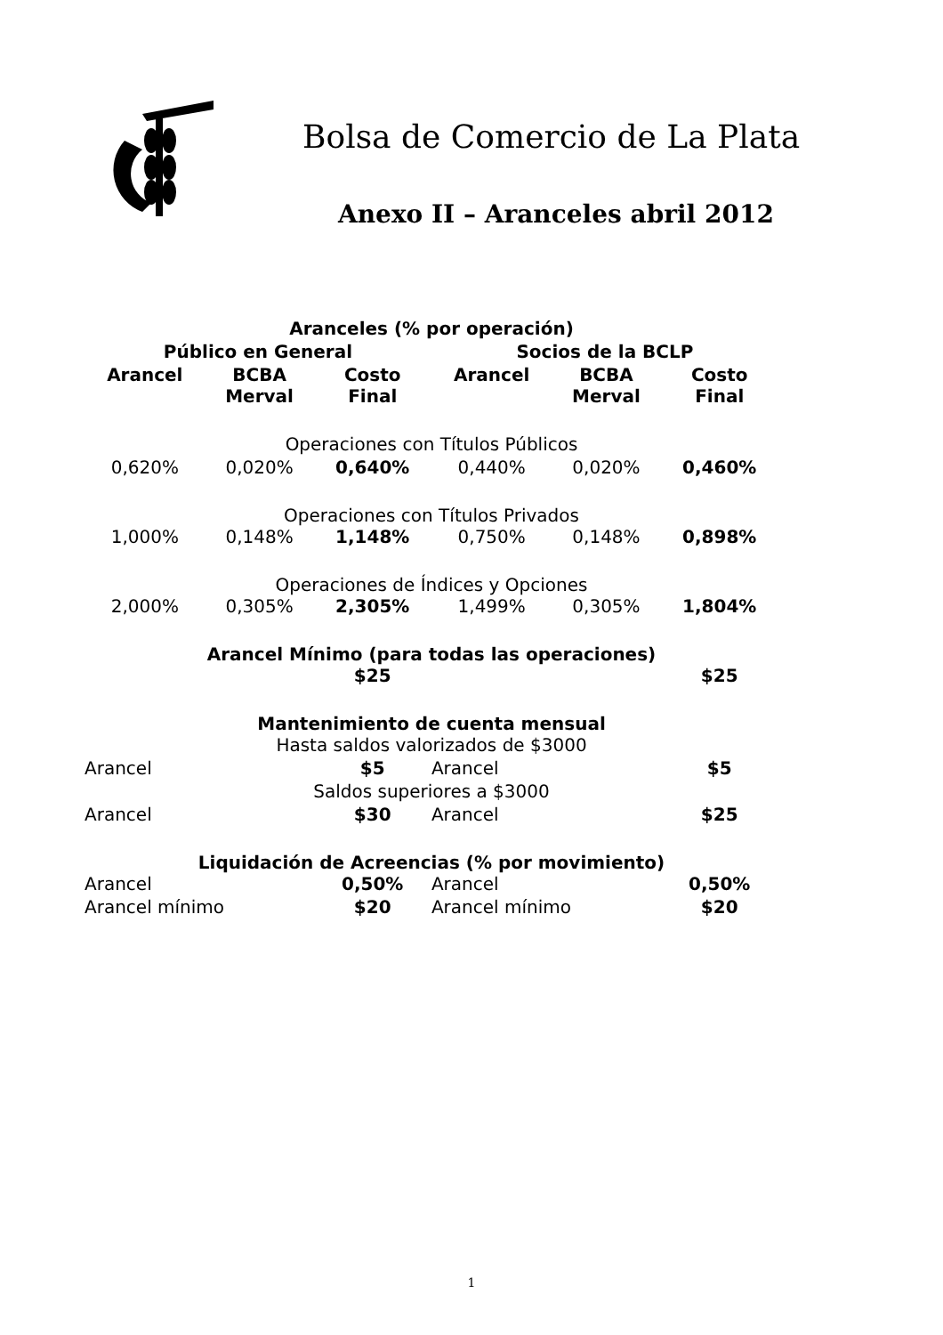Bolsa de Comercio de La Plata
Anexo II – Aranceles abril 2012
| Aranceles (% por operación) | | | | | |
| --- | --- | --- | --- | --- | --- |
| Público en General | | | Socios de la BCLP | | |
| Arancel | BCBA Merval | Costo Final | Arancel | BCBA Merval | Costo Final |
| Operaciones con Títulos Públicos | | | | | |
| 0,620% | 0,020% | 0,640% | 0,440% | 0,020% | 0,460% |
| Operaciones con Títulos Privados | | | | | |
| 1,000% | 0,148% | 1,148% | 0,750% | 0,148% | 0,898% |
| Operaciones de Índices y Opciones | | | | | |
| 2,000% | 0,305% | 2,305% | 1,499% | 0,305% | 1,804% |
| Arancel Mínimo (para todas las operaciones) | | | | | |
| | | $25 | | | $25 |
| Mantenimiento de cuenta mensual | | | | | |
| Hasta saldos valorizados de $3000 | | | | | |
| Arancel | | $5 | Arancel | | $5 |
| Saldos superiores a $3000 | | | | | |
| Arancel | | $30 | Arancel | | $25 |
| Liquidación de Acreencias (% por movimiento) | | | | | |
| Arancel | | 0,50% | Arancel | | 0,50% |
| Arancel mínimo | | $20 | Arancel mínimo | | $20 |
1